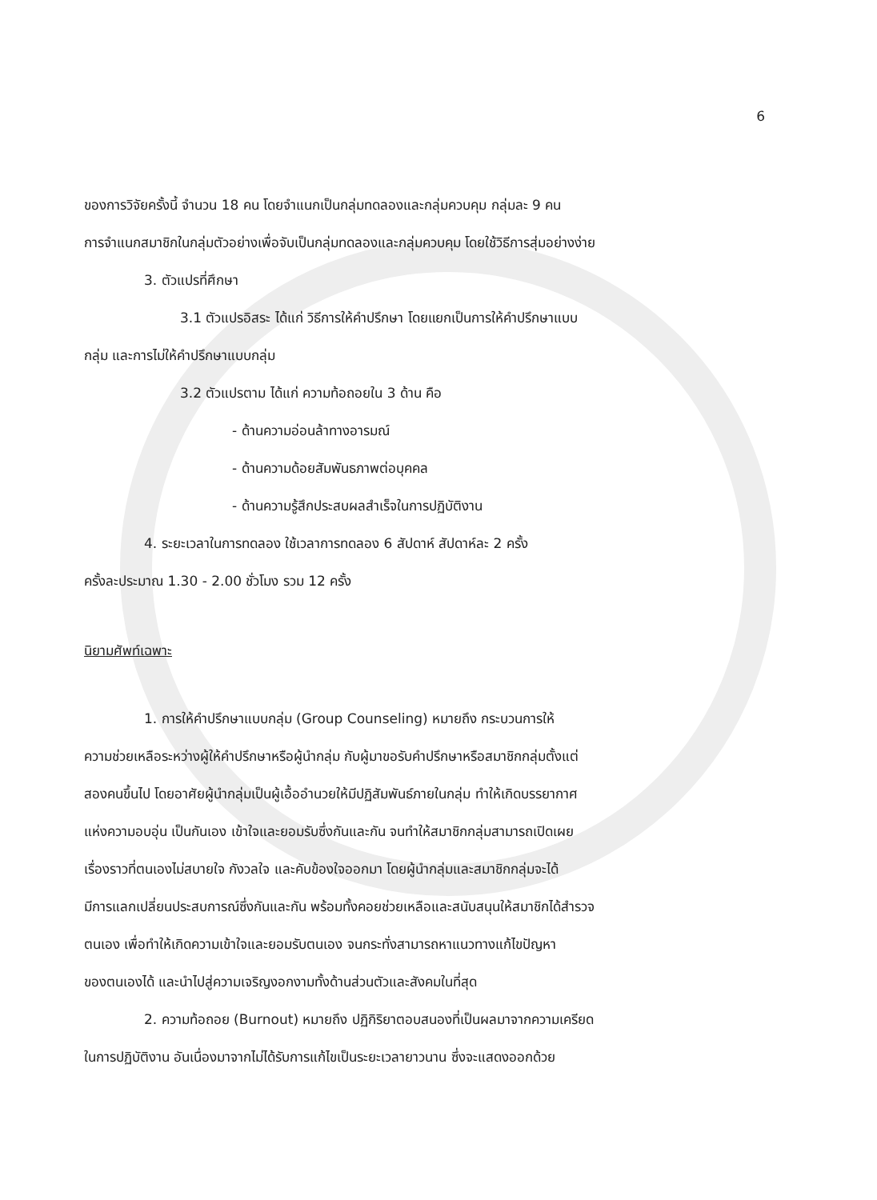6
ของการวิจัยครั้งนี้ จำนวน 18 คน โดยจำแนกเป็นกลุ่มทดลองและกลุ่มควบคุม กลุ่มละ 9 คน
การจำแนกสมาชิกในกลุ่มตัวอย่างเพื่อจับเป็นกลุ่มทดลองและกลุ่มควบคุม โดยใช้วิธีการสุ่มอย่างง่าย
3. ตัวแปรที่ศึกษา
3.1 ตัวแปรอิสระ ได้แก่ วิธีการให้คำปรึกษา โดยแยกเป็นการให้คำปรึกษาแบบ
กลุ่ม และการไม่ให้คำปรึกษาแบบกลุ่ม
3.2 ตัวแปรตาม ได้แก่ ความท้อถอยใน 3 ด้าน คือ
- ด้านความอ่อนล้าทางอารมณ์
- ด้านความด้อยสัมพันธภาพต่อบุคคล
- ด้านความรู้สึกประสบผลสำเร็จในการปฏิบัติงาน
4. ระยะเวลาในการทดลอง ใช้เวลาการทดลอง 6 สัปดาห์ สัปดาห์ละ 2 ครั้ง
ครั้งละประมาณ 1.30 - 2.00 ชั่วโมง รวม 12 ครั้ง
นิยามศัพท์เฉพาะ
1. การให้คำปรึกษาแบบกลุ่ม (Group Counseling) หมายถึง กระบวนการให้
ความช่วยเหลือระหว่างผู้ให้คำปรึกษาหรือผู้นำกลุ่ม กับผู้มาขอรับคำปรึกษาหรือสมาชิกกลุ่มตั้งแต่
สองคนขึ้นไป โดยอาศัยผู้นำกลุ่มเป็นผู้เอื้ออำนวยให้มีปฏิสัมพันธ์ภายในกลุ่ม ทำให้เกิดบรรยากาศ
แห่งความอบอุ่น เป็นกันเอง เข้าใจและยอมรับซึ่งกันและกัน จนทำให้สมาชิกกลุ่มสามารถเปิดเผย
เรื่องราวที่ตนเองไม่สบายใจ กังวลใจ และคับข้องใจออกมา โดยผู้นำกลุ่มและสมาชิกกลุ่มจะได้
มีการแลกเปลี่ยนประสบการณ์ซึ่งกันและกัน พร้อมทั้งคอยช่วยเหลือและสนับสนุนให้สมาชิกได้สำรวจ
ตนเอง เพื่อทำให้เกิดความเข้าใจและยอมรับตนเอง จนกระทั่งสามารถหาแนวทางแก้ไขปัญหา
ของตนเองได้ และนำไปสู่ความเจริญงอกงามทั้งด้านส่วนตัวและสังคมในที่สุด
2. ความท้อถอย (Burnout) หมายถึง ปฏิกิริยาตอบสนองที่เป็นผลมาจากความเครียด
ในการปฏิบัติงาน อันเนื่องมาจากไม่ได้รับการแก้ไขเป็นระยะเวลายาวนาน ซึ่งจะแสดงออกด้วย